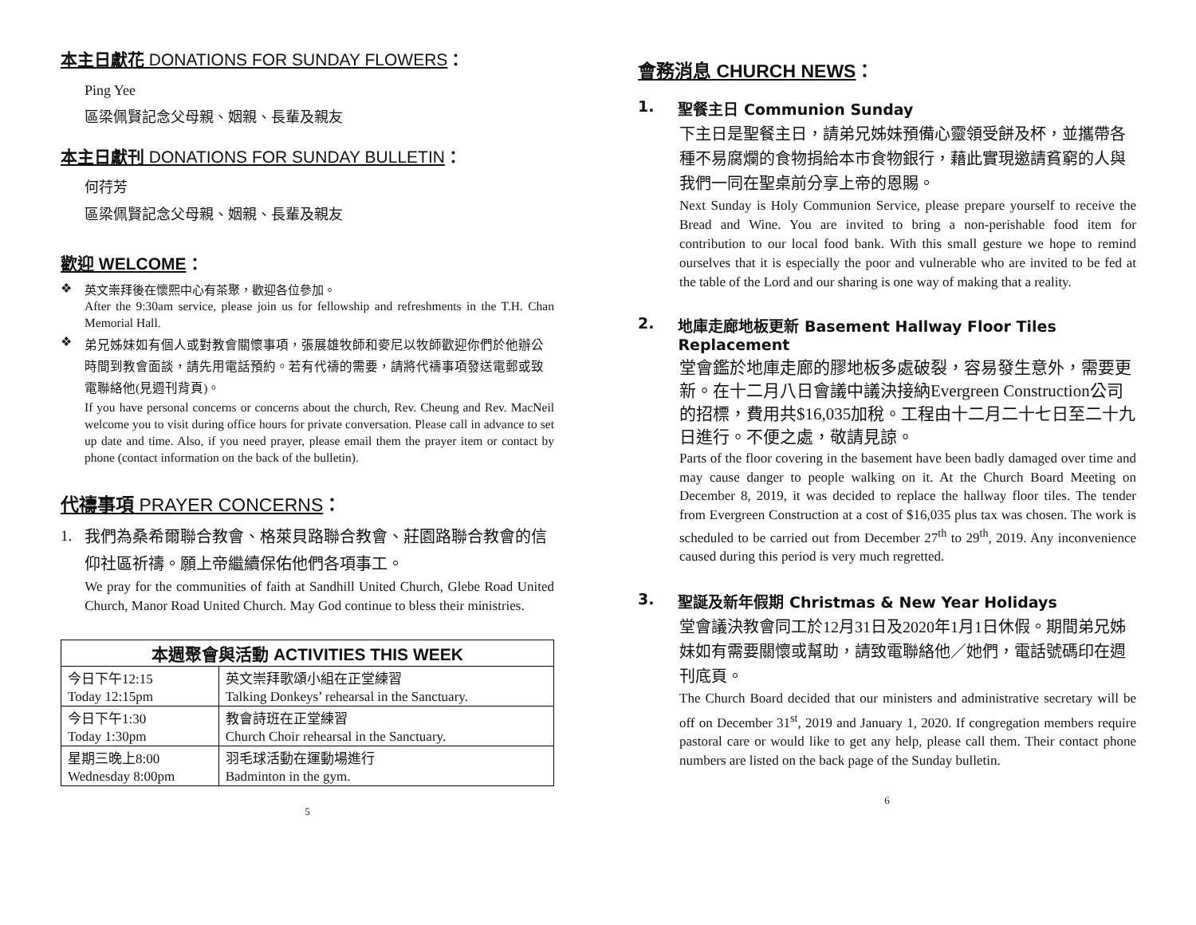本主日獻花 DONATIONS FOR SUNDAY FLOWERS：
Ping Yee
區梁佩賢記念父母親、姻親、長輩及親友
本主日獻刊 DONATIONS FOR SUNDAY BULLETIN：
何荇芳
區梁佩賢記念父母親、姻親、長輩及親友
歡迎 WELCOME：
❖ 英文崇拜後在懷熙中心有茶聚，歡迎各位參加。
After the 9:30am service, please join us for fellowship and refreshments in the T.H. Chan Memorial Hall.
❖
弟兄姊妹如有個人或對教會關懷事項，張展雄牧師和麥尼以牧師歡迎你們於他辦公時間到教會面談，請先用電話預約。若有代禱的需要，請將代禱事項發送電郵或致電聯絡他(見週刊背頁)。
If you have personal concerns or concerns about the church, Rev. Cheung and Rev. MacNeil welcome you to visit during office hours for private conversation. Please call in advance to set up date and time. Also, if you need prayer, please email them the prayer item or contact by phone (contact information on the back of the bulletin).
代禱事項 PRAYER CONCERNS：
1.
我們為桑希爾聯合教會、格萊貝路聯合教會、莊園路聯合教會的信仰社區祈禱。願上帝繼續保佑他們各項事工。
We pray for the communities of faith at Sandhill United Church, Glebe Road United Church, Manor Road United Church. May God continue to bless their ministries.
| 本週聚會與活動 ACTIVITIES THIS WEEK | |
| --- | --- |
| 今日下午12:15 | 英文崇拜歌頌小組在正堂練習 |
| Today 12:15pm | Talking Donkeys’ rehearsal in the Sanctuary. |
| 今日下午1:30 | 教會詩班在正堂練習 |
| Today 1:30pm | Church Choir rehearsal in the Sanctuary. |
| 星期三晚上8:00 | 羽毛球活動在運動場進行 |
| Wednesday 8:00pm | Badminton in the gym. |
5
會務消息 CHURCH NEWS：
1. 聖餐主日 Communion Sunday
下主日是聖餐主日，請弟兄姊妹預備心靈領受餅及杯，並攜帶各種不易腐爛的食物捐給本市食物銀行，藉此實現邀請貧窮的人與我們一同在聖桌前分享上帝的恩賜。
Next Sunday is Holy Communion Service, please prepare yourself to receive the Bread and Wine. You are invited to bring a non-perishable food item for contribution to our local food bank. With this small gesture we hope to remind ourselves that it is especially the poor and vulnerable who are invited to be fed at the table of the Lord and our sharing is one way of making that a reality.
2. 地庫走廊地板更新 Basement Hallway Floor Tiles Replacement
堂會鑑於地庫走廊的膠地板多處破裂，容易發生意外，需要更新。在十二月八日會議中議決接納Evergreen Construction公司的招標，費用共$16,035加稅。工程由十二月二十七日至二十九日進行。不便之處，敬請見諒。
Parts of the floor covering in the basement have been badly damaged over time and may cause danger to people walking on it. At the Church Board Meeting on December 8, 2019, it was decided to replace the hallway floor tiles. The tender from Evergreen Construction at a cost of $16,035 plus tax was chosen. The work is scheduled to be carried out from December 27<sup>th</sup> to 29<sup>th</sup>, 2019. Any inconvenience caused during this period is very much regretted.
3. 聖誕及新年假期 Christmas & New Year Holidays
堂會議決教會同工於12月31日及2020年1月1日休假。期間弟兄姊妹如有需要關懷或幫助，請致電聯絡他／她們，電話號碼印在週刊底頁。
The Church Board decided that our ministers and administrative secretary will be off on December 31<sup>st</sup>, 2019 and January 1, 2020. If congregation members require pastoral care or would like to get any help, please call them. Their contact phone numbers are listed on the back page of the Sunday bulletin.
6